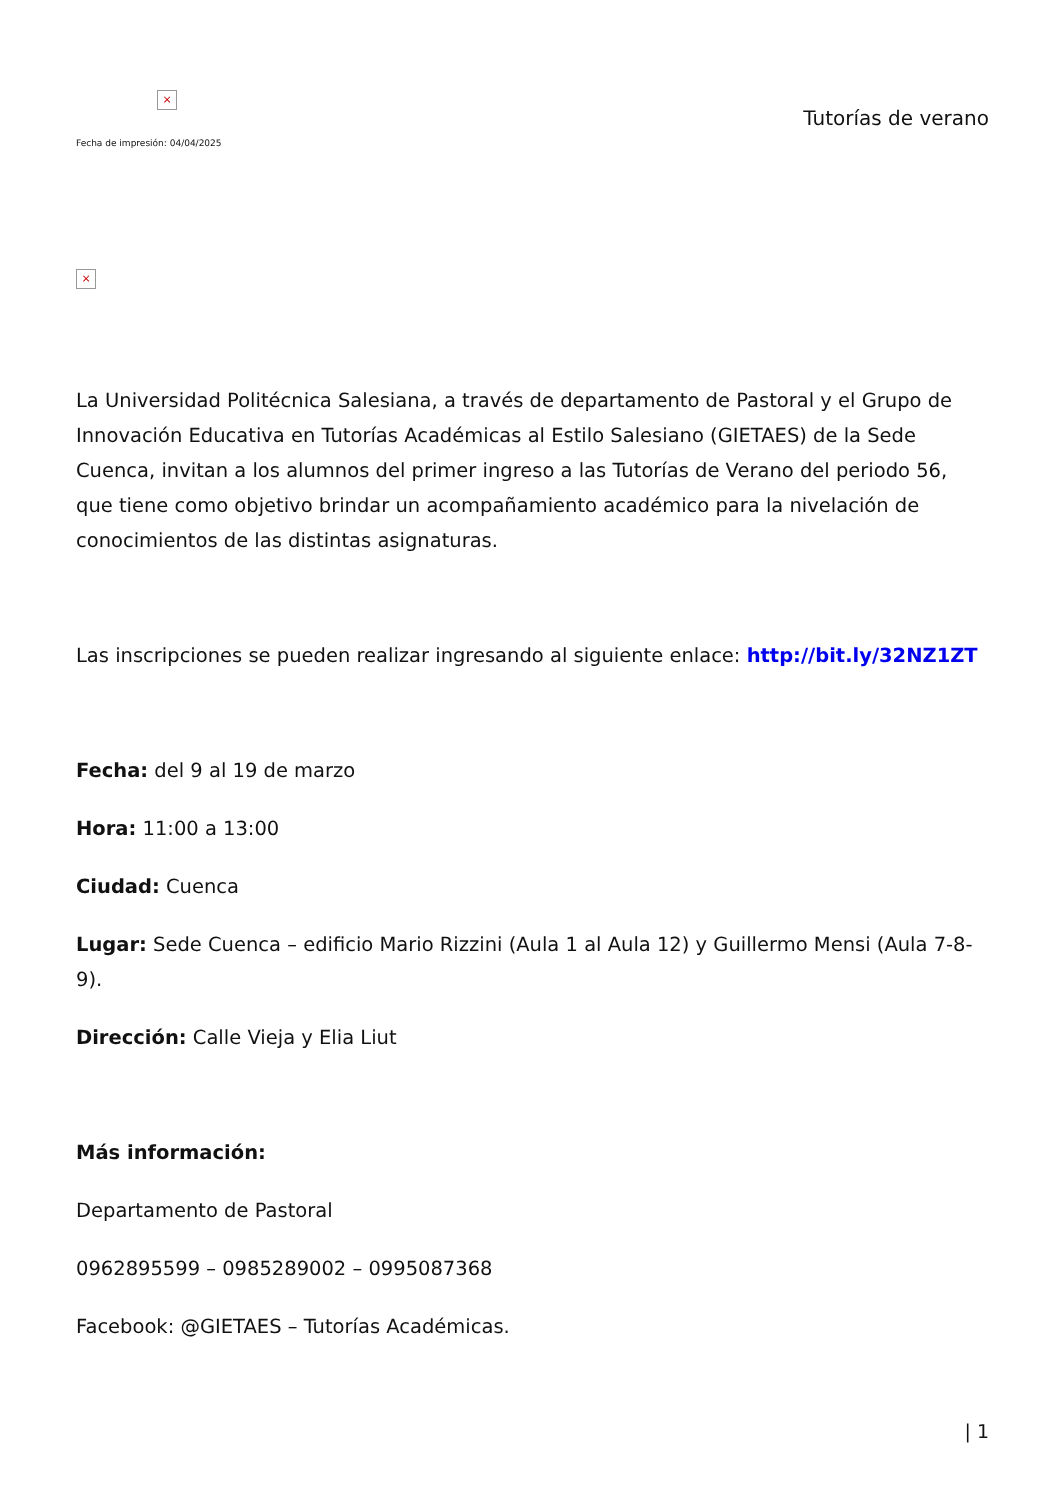×
Fecha de impresión: 04/04/2025
Tutorías de verano
×
La Universidad Politécnica Salesiana, a través de departamento de Pastoral y el Grupo de Innovación Educativa en Tutorías Académicas al Estilo Salesiano (GIETAES) de la Sede Cuenca, invitan a los alumnos del primer ingreso a las Tutorías de Verano del periodo 56, que tiene como objetivo brindar un acompañamiento académico para la nivelación de conocimientos de las distintas asignaturas.
Las inscripciones se pueden realizar ingresando al siguiente enlace: http://bit.ly/32NZ1ZT
Fecha: del 9 al 19 de marzo
Hora: 11:00 a 13:00
Ciudad: Cuenca
Lugar: Sede Cuenca – edificio Mario Rizzini (Aula 1 al Aula 12) y Guillermo Mensi (Aula 7-8-9).
Dirección: Calle Vieja y Elia Liut
Más información:
Departamento de Pastoral
0962895599 – 0985289002 – 0995087368
Facebook: @GIETAES – Tutorías Académicas.
| 1